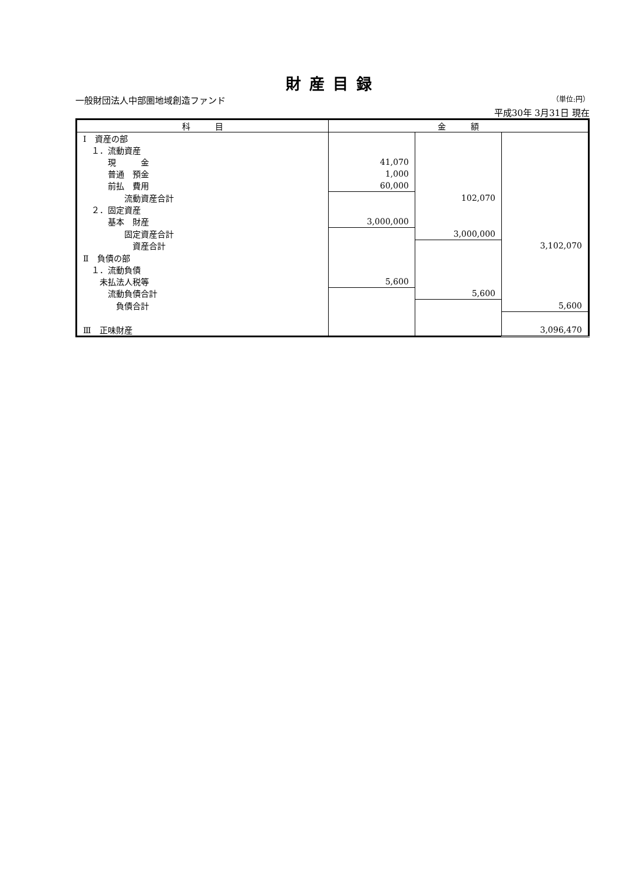財産目録
一般財団法人中部圏地域創造ファンド （単位:円）
平成30年 3月31日 現在
| 科 目 | 金 額 | | |
| --- | --- | --- | --- |
| Ⅰ 資産の部 | | | |
| １．流動資産 | | | |
| 現 金 | 41,070 | | |
| 普通 預金 | 1,000 | | |
| 前払 費用 | 60,000 | | |
| 流動資産合計 | | 102,070 | |
| ２．固定資産 | | | |
| 基本 財産 | 3,000,000 | | |
| 固定資産合計 | | 3,000,000 | |
| 資産合計 | | | 3,102,070 |
| Ⅱ 負債の部 | | | |
| １．流動負債 | | | |
| 未払法人税等 | 5,600 | | |
| 流動負債合計 | | 5,600 | |
| 負債合計 | | | 5,600 |
| Ⅲ 正味財産 | | | 3,096,470 |